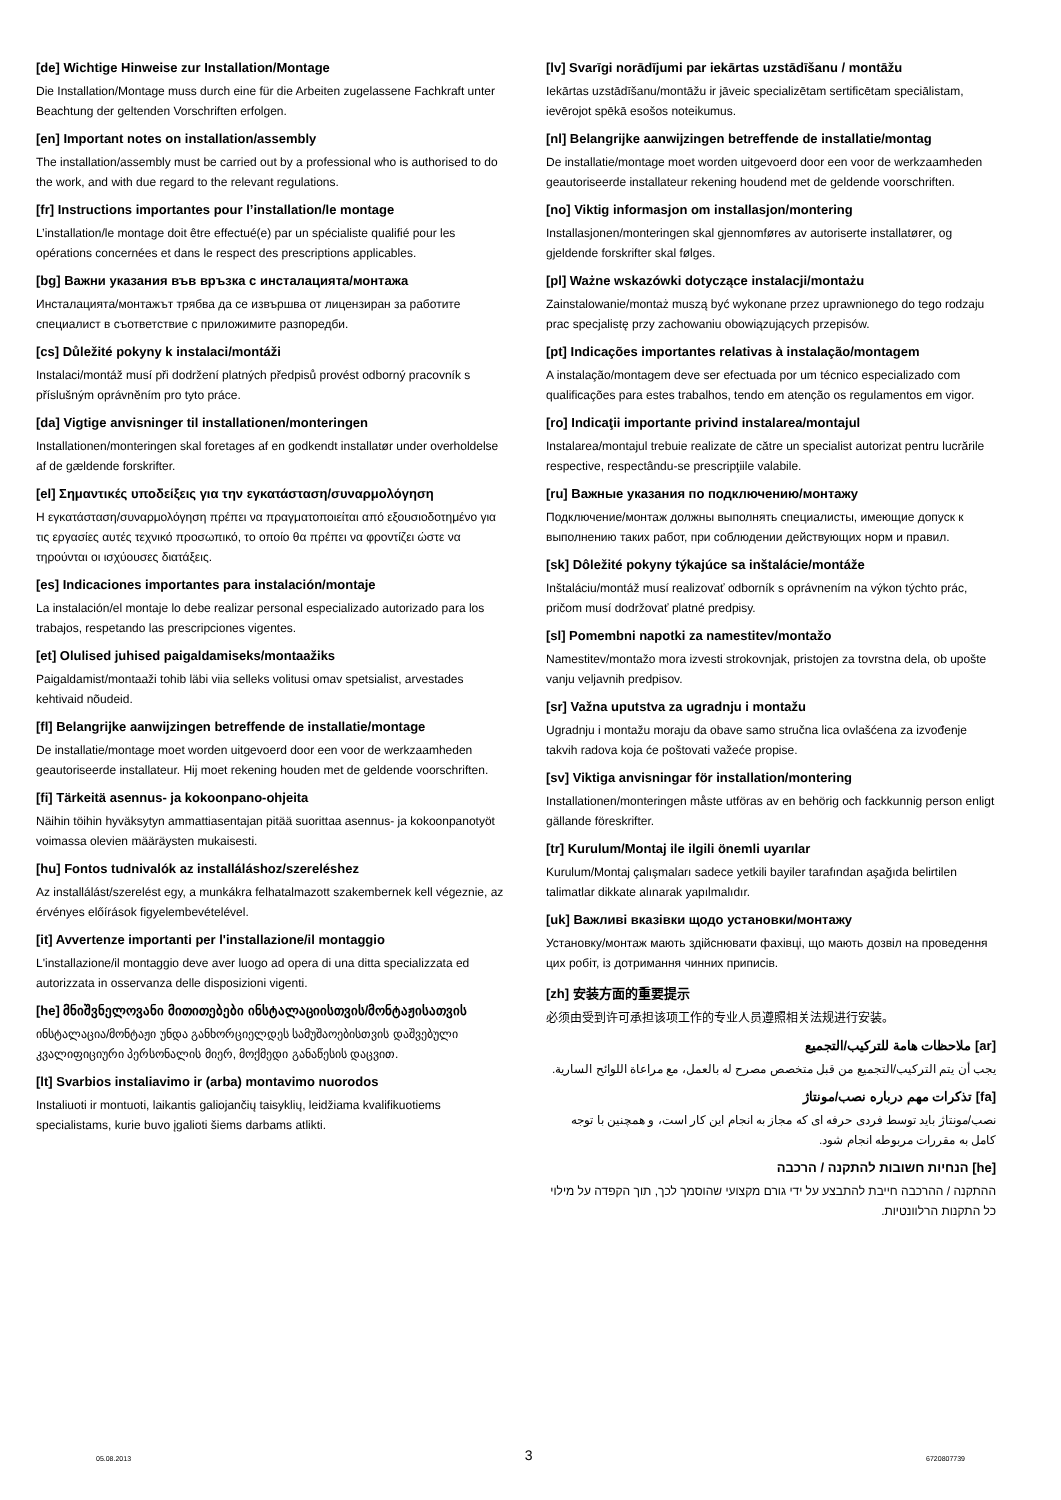[de] Wichtige Hinweise zur Installation/Montage
Die Installation/Montage muss durch eine für die Arbeiten zugelassene Fachkraft unter Beachtung der geltenden Vorschriften erfolgen.
[en] Important notes on installation/assembly
The installation/assembly must be carried out by a professional who is authorised to do the work, and with due regard to the relevant regulations.
[fr] Instructions importantes pour l’installation/le montage
L’installation/le montage doit être effectué(e) par un spécialiste qualifié pour les opérations concernées et dans le respect des prescriptions applicables.
[bg] Важни указания във връзка с инсталацията/монтажа
Инсталацията/монтажът трябва да се извършва от лицензиран за работите специалист в съответствие с приложимите разпоредби.
[cs] Důležité pokyny k instalaci/montáži
Instalaci/montáž musí při dodržení platných předpisů provést odborný pracovník s příslušným oprávněním pro tyto práce.
[da] Vigtige anvisninger til installationen/monteringen
Installationen/monteringen skal foretages af en godkendt installatør under overholdelse af de gældende forskrifter.
[el] Σημαντικές υποδείξεις για την εγκατάσταση/συναρμολόγηση
Η εγκατάσταση/συναρμολόγηση πρέπει να πραγματοποιείται από εξουσιοδοτημένο για τις εργασίες αυτές τεχνικό προσωπικό, το οποίο θα πρέπει να φροντίζει ώστε να τηρούνται οι ισχύουσες διατάξεις.
[es] Indicaciones importantes para instalación/montaje
La instalación/el montaje lo debe realizar personal especializado autorizado para los trabajos, respetando las prescripciones vigentes.
[et] Olulised juhised paigaldamiseks/montaažiks
Paigaldamist/montaaži tohib läbi viia selleks volitusi omav spetsialist, arvestades kehtivaid nõudeid.
[fl] Belangrijke aanwijzingen betreffende de installatie/montage
De installatie/montage moet worden uitgevoerd door een voor de werkzaamheden geautoriseerde installateur. Hij moet rekening houden met de geldende voorschriften.
[fi] Tärkeitä asennus- ja kokoonpano-ohjeita
Näihin töihin hyväksytyn ammattiasentajan pitää suorittaa asennus- ja kokoonpanotyöt voimassa olevien määräysten mukaisesti.
[hu] Fontos tudnivalók az installáláshoz/szereléshez
Az installálást/szerelést egy, a munkákra felhatalmazott szakembernek kell végeznie, az érvényes előírások figyelembevételével.
[it] Avvertenze importanti per l'installazione/il montaggio
L'installazione/il montaggio deve aver luogo ad opera di una ditta specializzata ed autorizzata in osservanza delle disposizioni vigenti.
[he] მნიშვნელოვანი მითითებები ინსტალაციისთვის/მონტაჟისათვის
ინსტალაცია/მონტაჟი უნდა განხორციელდეს სამუშაოებისთვის დაშვებული კვალიფიციური პერსონალის მიერ, მოქმედი განაწესის დაცვით.
[lt] Svarbios instaliavimo ir (arba) montavimo nuorodos
Instaliuoti ir montuoti, laikantis galiojančių taisyklių, leidžiama kvalifikuotiems specialistams, kurie buvo įgalioti šiems darbams atlikti.
[lv] Svarīgi norādījumi par iekārtas uzstādīšanu / montāžu
Iekārtas uzstādīšanu/montāžu ir jāveic specializētam sertificētam speciālistam, ievērojot spēkā esošos noteikumus.
[nl] Belangrijke aanwijzingen betreffende de installatie/montag
De installatie/montage moet worden uitgevoerd door een voor de werkzaamheden geautoriseerde installateur rekening houdend met de geldende voorschriften.
[no] Viktig informasjon om installasjon/montering
Installasjonen/monteringen skal gjennomføres av autoriserte installatører, og gjeldende forskrifter skal følges.
[pl] Ważne wskazówki dotyczące instalacji/montażu
Zainstalowanie/montaż muszą być wykonane przez uprawnionego do tego rodzaju prac specjalistę przy zachowaniu obowiązujących przepisów.
[pt] Indicações importantes relativas à instalação/montagem
A instalação/montagem deve ser efectuada por um técnico especializado com qualificações para estes trabalhos, tendo em atenção os regulamentos em vigor.
[ro] Indicaţii importante privind instalarea/montajul
Instalarea/montajul trebuie realizate de către un specialist autorizat pentru lucrările respective, respectându-se prescripţiile valabile.
[ru] Важные указания по подключению/монтажу
Подключение/монтаж должны выполнять специалисты, имеющие допуск к выполнению таких работ, при соблюдении действующих норм и правил.
[sk] Dôležité pokyny týkajúce sa inštalácie/montáže
Inštaláciu/montáž musí realizovať odborník s oprávnením na výkon týchto prác, pričom musí dodržovať platné predpisy.
[sl] Pomembni napotki za namestitev/montažo
Namestitev/montažo mora izvesti strokovnjak, pristojen za tovrstna dela, ob upošte vanju veljavnih predpisov.
[sr] Važna uputstva za ugradnju i montažu
Ugradnju i montažu moraju da obave samo stručna lica ovlašćena za izvođenje takvih radova koja će poštovati važeće propise.
[sv] Viktiga anvisningar för installation/montering
Installationen/monteringen måste utföras av en behörig och fackkunnig person enligt gällande föreskrifter.
[tr] Kurulum/Montaj ile ilgili önemli uyarılar
Kurulum/Montaj çalışmaları sadece yetkili bayiler tarafından aşağıda belirtilen talimatlar dikkate alınarak yapılmalıdır.
[uk] Важливі вказівки щодо установки/монтажу
Установку/монтаж мають здійснювати фахівці, що мають дозвіл на проведення цих робіт, із дотримання чинних приписів.
[zh] 安装方面的重要提示
必须由受到许可承担该项工作的专业人员遵照相关法规进行安装。
[ar] ملاحظات هامة للتركيب/التجميع
يجب أن يتم التركيب/التجميع من قبل متخصص مصرح له بالعمل، مع مراعاة اللوائح السارية.
[fa] تذکرات مهم درباره نصب/مونتاژ
نصب/مونتاژ باید توسط فردی حرفه ای که مجاز به انجام این کار است، و همچنین با توجه کامل به مقررات مربوطه انجام شود.
[he] הנחיות חשובות להתקנה / הרכבה
ההתקנה / ההרכבה חייבת להתבצע על ידי גורם מקצועי שהוסמך לכך, תוך הקפדה על מילוי כל התקנות הרלוונטיות.
05.08.2013 3 6720807739